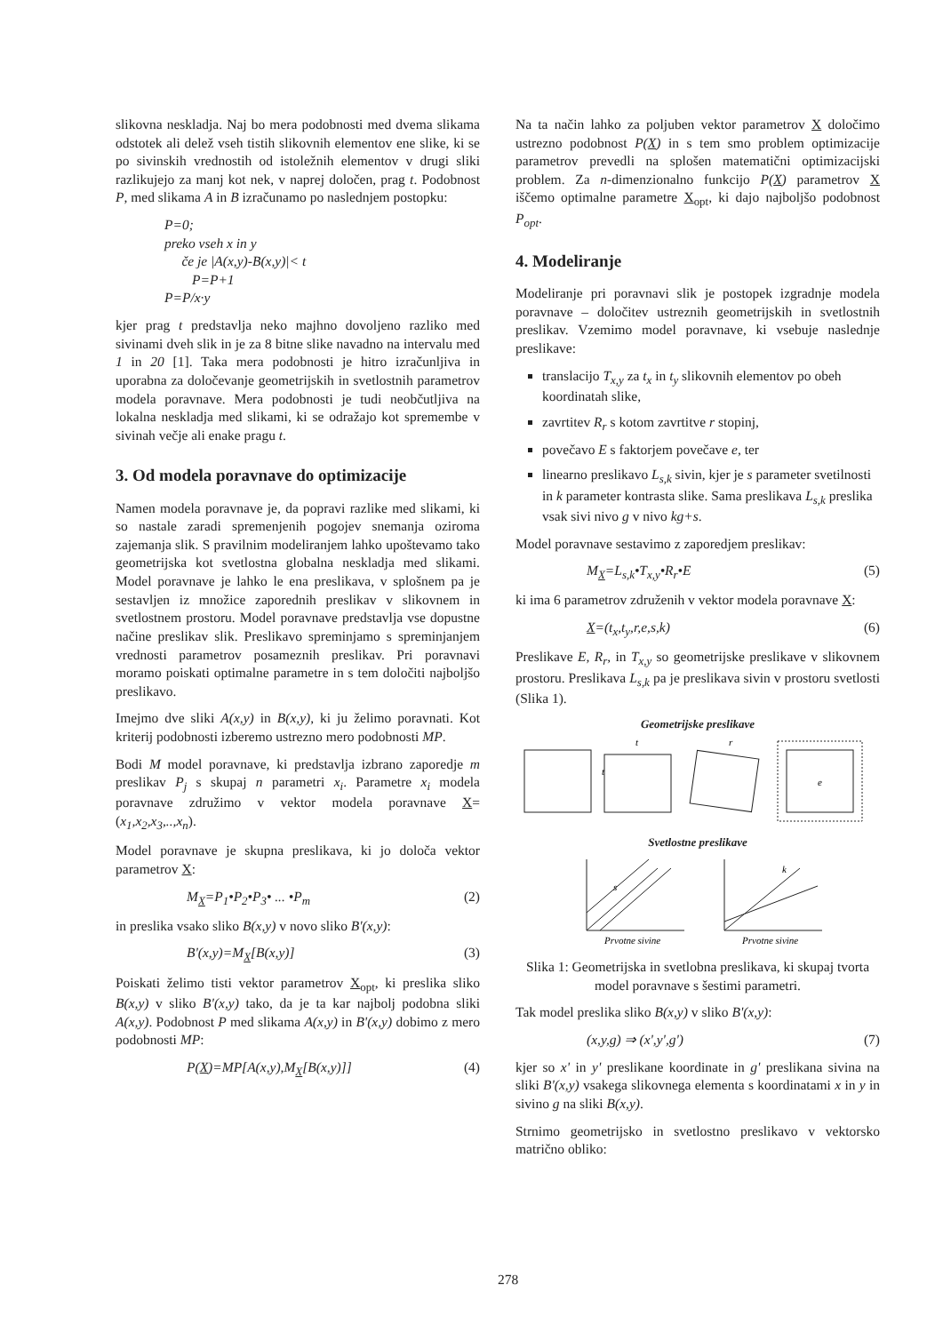slikovna neskladja. Naj bo mera podobnosti med dvema slikama odstotek ali delež vseh tistih slikovnih elementov ene slike, ki se po sivinskih vrednostih od istoležnih elementov v drugi sliki razlikujejo za manj kot nek, v naprej določen, prag t. Podobnost P, med slikama A in B izračunamo po naslednjem postopku:
P=0;
preko vseh x in y
če je |A(x,y)-B(x,y)|< t
P=P+1
P=P/x·y
kjer prag t predstavlja neko majhno dovoljeno razliko med sivinami dveh slik in je za 8 bitne slike navadno na intervalu med 1 in 20 [1]. Taka mera podobnosti je hitro izračunljiva in uporabna za določevanje geometrijskih in svetlostnih parametrov modela poravnave. Mera podobnosti je tudi neobčutljiva na lokalna neskladja med slikami, ki se odražajo kot spremembe v sivinah večje ali enake pragu t.
3. Od modela poravnave do optimizacije
Namen modela poravnave je, da popravi razlike med slikami, ki so nastale zaradi spremenjenih pogojev snemanja oziroma zajemanja slik. S pravilnim modeliranjem lahko upoštevamo tako geometrijska kot svetlostna globalna neskladja med slikami. Model poravnave je lahko le ena preslikava, v splošnem pa je sestavljen iz množice zaporednih preslikav v slikovnem in svetlostnem prostoru. Model poravnave predstavlja vse dopustne načine preslikav slik. Preslikavo spreminjamo s spreminjanjem vrednosti parametrov posameznih preslikav. Pri poravnavi moramo poiskati optimalne parametre in s tem določiti najboljšo preslikavo.
Imejmo dve sliki A(x,y) in B(x,y), ki ju želimo poravnati. Kot kriterij podobnosti izberemo ustrezno mero podobnosti MP.
Bodi M model poravnave, ki predstavlja izbrano zaporedje m preslikav P<sub>j</sub> s skupaj n parametri x<sub>i</sub>. Parametre x<sub>i</sub> modela poravnave združimo v vektor modela poravnave X=(x<sub>1</sub>,x<sub>2</sub>,x<sub>3</sub>,..,x<sub>n</sub>).
Model poravnave je skupna preslikava, ki jo določa vektor parametrov X:
M<sub>X</sub>=P<sub>1</sub>•P<sub>2</sub>•P<sub>3</sub>• ... •P<sub>m</sub> (2)
in preslika vsako sliko B(x,y) v novo sliko B'(x,y):
B'(x,y)=M<sub>X</sub>[B(x,y)] (3)
Poiskati želimo tisti vektor parametrov X<sub>opt</sub>, ki preslika sliko B(x,y) v sliko B'(x,y) tako, da je ta kar najbolj podobna sliki A(x,y). Podobnost P med slikama A(x,y) in B'(x,y) dobimo z mero podobnosti MP:
P(X)=MP[A(x,y),M<sub>X</sub>[B(x,y)]] (4)
Na ta način lahko za poljuben vektor parametrov X določimo ustrezno podobnost P(X) in s tem smo problem optimizacije parametrov prevedli na splošen matematični optimizacijski problem. Za n-dimenzionalno funkcijo P(X) parametrov X iščemo optimalne parametre X<sub>opt</sub>, ki dajo najboljšo podobnost P<sub>opt</sub>.
4. Modeliranje
Modeliranje pri poravnavi slik je postopek izgradnje modela poravnave – določitev ustreznih geometrijskih in svetlostnih preslikav. Vzemimo model poravnave, ki vsebuje naslednje preslikave:
translacijo T<sub>x,y</sub> za t<sub>x</sub> in t<sub>y</sub> slikovnih elementov po obeh koordinatah slike,
zavrtitev R<sub>r</sub> s kotom zavrtitve r stopinj,
povečavo E s faktorjem povečave e, ter
linearno preslikavo L<sub>s,k</sub> sivin, kjer je s parameter svetilnosti in k parameter kontrasta slike. Sama preslikava L<sub>s,k</sub> preslika vsak sivi nivo g v nivo kg+s.
Model poravnave sestavimo z zaporedjem preslikav:
M<sub>X</sub>=L<sub>s,k</sub>•T<sub>x,y</sub>•R<sub>r</sub>•E (5)
ki ima 6 parametrov združenih v vektor modela poravnave X:
X=(t<sub>x</sub>,t<sub>y</sub>,r,e,s,k) (6)
Preslikave E, R<sub>r</sub>, in T<sub>x,y</sub> so geometrijske preslikave v slikovnem prostoru. Preslikava L<sub>s,k</sub> pa je preslikava sivin v prostoru svetlosti (Slika 1).
Geometrijske preslikave
t
t
r
e
Svetlostne preslikave
Prvotne sivine
Prvotne sivine
s
k
Slika 1: Geometrijska in svetlobna preslikava, ki skupaj tvorta model poravnave s šestimi parametri.
Tak model preslika sliko B(x,y) v sliko B'(x,y):
(x,y,g) ⇒ (x',y',g') (7)
kjer so x' in y' preslikane koordinate in g' preslikana sivina na sliki B'(x,y) vsakega slikovnega elementa s koordinatami x in y in sivino g na sliki B(x,y).
Strnimo geometrijsko in svetlostno preslikavo v vektorsko matrično obliko:
278